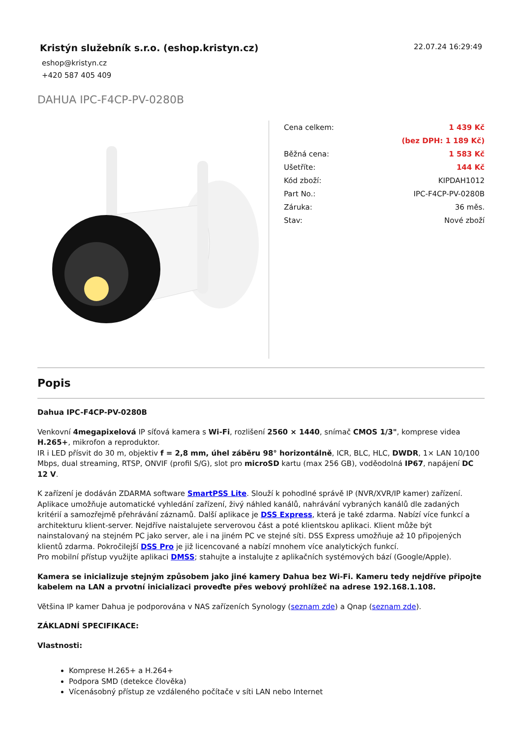Kristýn služebník s.r.o. (eshop.kristyn.cz)
eshop@kristyn.cz
+420 587 405 409
22.07.24 16:29:49
DAHUA IPC-F4CP-PV-0280B
| Cena celkem: | 1 439 Kč |
| | (bez DPH: 1 189 Kč) |
| Běžná cena: | 1 583 Kč |
| Ušetříte: | 144 Kč |
| Kód zboží: | KIPDAH1012 |
| Part No.: | IPC-F4CP-PV-0280B |
| Záruka: | 36 měs. |
| Stav: | Nové zboží |
Popis
Dahua IPC-F4CP-PV-0280B
Venkovní 4megapixelová IP síťová kamera s Wi-Fi, rozlišení 2560 × 1440, snímač CMOS 1/3", komprese videa H.265+, mikrofon a reproduktor.
IR i LED přísvit do 30 m, objektiv f = 2,8 mm, úhel záběru 98° horizontálně, ICR, BLC, HLC, DWDR, 1× LAN 10/100 Mbps, dual streaming, RTSP, ONVIF (profil S/G), slot pro microSD kartu (max 256 GB), voděodolná IP67, napájení DC 12 V.
K zařízení je dodáván ZDARMA software SmartPSS Lite. Slouží k pohodlné správě IP (NVR/XVR/IP kamer) zařízení. Aplikace umožňuje automatické vyhledání zařízení, živý náhled kanálů, nahrávání vybraných kanálů dle zadaných kritérií a samozřejmě přehrávání záznamů. Další aplikace je DSS Express, která je také zdarma. Nabízí více funkcí a architekturu klient-server. Nejdříve naistalujete serverovou část a poté klientskou aplikaci. Klient může být nainstalovaný na stejném PC jako server, ale i na jiném PC ve stejné síti. DSS Express umožňuje až 10 připojených klientů zdarma. Pokročilejší DSS Pro je již licencované a nabízí mnohem více analytických funkcí.
Pro mobilní přístup využijte aplikaci DMSS; stahujte a instalujte z aplikačních systémových bází (Google/Apple).
Kamera se inicializuje stejným způsobem jako jiné kamery Dahua bez Wi-Fi. Kameru tedy nejdříve připojte kabelem na LAN a prvotní inicializaci proveďte přes webový prohlížeč na adrese 192.168.1.108.
Většina IP kamer Dahua je podporována v NAS zařízeních Synology (seznam zde) a Qnap (seznam zde).
ZÁKLADNÍ SPECIFIKACE:
Vlastnosti:
Komprese H.265+ a H.264+
Podpora SMD (detekce člověka)
Vícenásobný přístup ze vzdáleného počítače v síti LAN nebo Internet